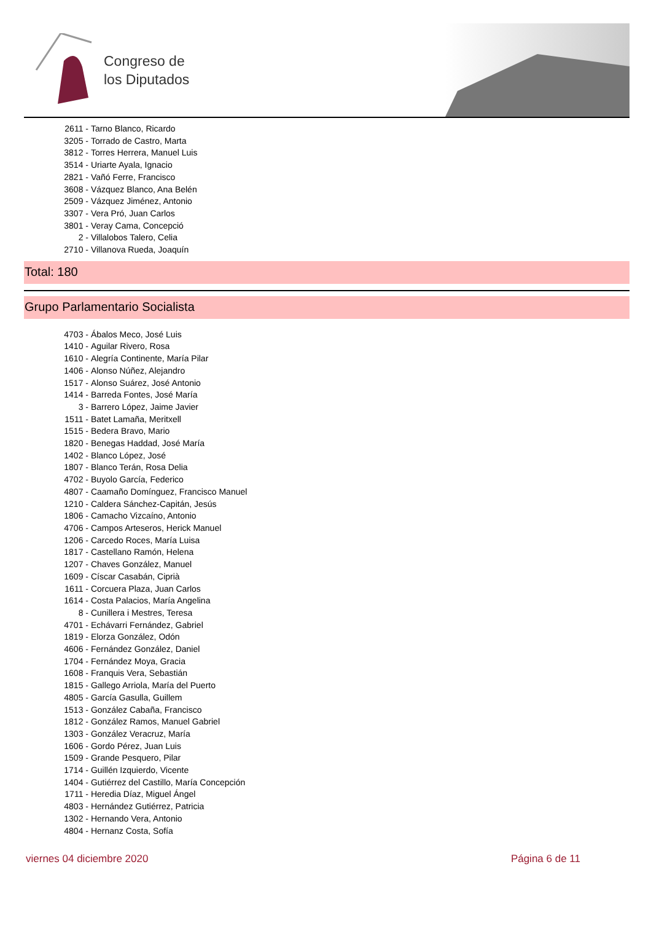Congreso de
los Diputados
2611 - Tarno Blanco, Ricardo
3205 - Torrado de Castro, Marta
3812 - Torres Herrera, Manuel Luis
3514 - Uriarte Ayala, Ignacio
2821 - Vañó Ferre, Francisco
3608 - Vázquez Blanco, Ana Belén
2509 - Vázquez Jiménez, Antonio
3307 - Vera Pró, Juan Carlos
3801 - Veray Cama, Concepció
2 - Villalobos Talero, Celia
2710 - Villanova Rueda, Joaquín
Total: 180
Grupo Parlamentario Socialista
4703 - Ábalos Meco, José Luis
1410 - Aguilar Rivero, Rosa
1610 - Alegría Continente, María Pilar
1406 - Alonso Núñez, Alejandro
1517 - Alonso Suárez, José Antonio
1414 - Barreda Fontes, José María
3 - Barrero López, Jaime Javier
1511 - Batet Lamaña, Meritxell
1515 - Bedera Bravo, Mario
1820 - Benegas Haddad, José María
1402 - Blanco López, José
1807 - Blanco Terán, Rosa Delia
4702 - Buyolo García, Federico
4807 - Caamaño Domínguez, Francisco Manuel
1210 - Caldera Sánchez-Capitán, Jesús
1806 - Camacho Vizcaíno, Antonio
4706 - Campos Arteseros, Herick Manuel
1206 - Carcedo Roces, María Luisa
1817 - Castellano Ramón, Helena
1207 - Chaves González, Manuel
1609 - Císcar Casabán, Ciprià
1611 - Corcuera Plaza, Juan Carlos
1614 - Costa Palacios, María Angelina
8 - Cunillera i Mestres, Teresa
4701 - Echávarri Fernández, Gabriel
1819 - Elorza González, Odón
4606 - Fernández González, Daniel
1704 - Fernández Moya, Gracia
1608 - Franquis Vera, Sebastián
1815 - Gallego Arriola, María del Puerto
4805 - García Gasulla, Guillem
1513 - González Cabaña, Francisco
1812 - González Ramos, Manuel Gabriel
1303 - González Veracruz, María
1606 - Gordo Pérez, Juan Luis
1509 - Grande Pesquero, Pilar
1714 - Guillén Izquierdo, Vicente
1404 - Gutiérrez del Castillo, María Concepción
1711 - Heredia Díaz, Miguel Ángel
4803 - Hernández Gutiérrez, Patricia
1302 - Hernando Vera, Antonio
4804 - Hernanz Costa, Sofía
viernes 04 diciembre 2020 Página 6 de 11